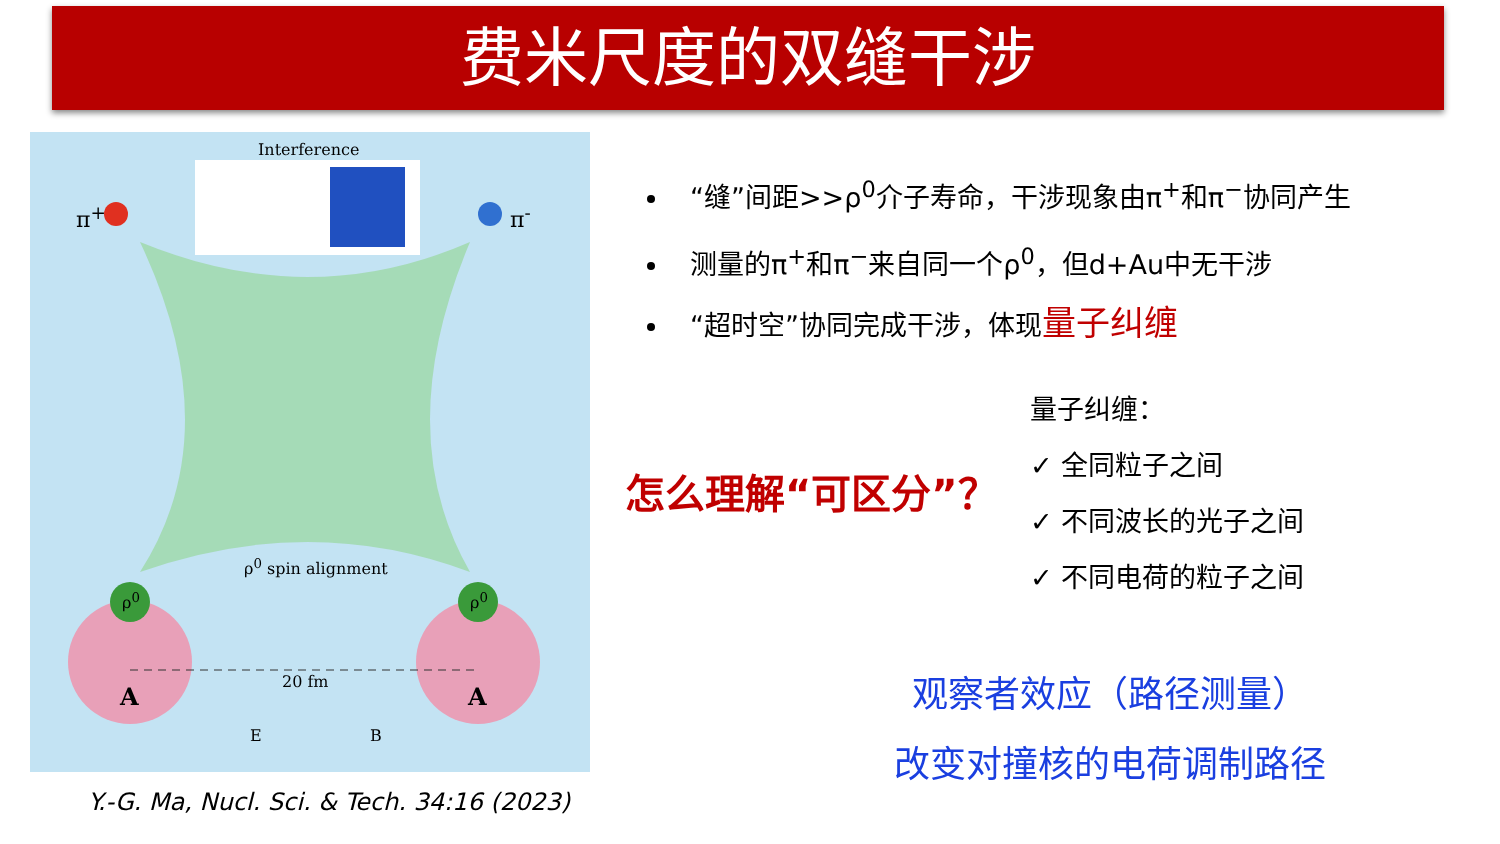费米尺度的双缝干涉
Interference
π<sup>+</sup> π<sup>-</sup>
ρ<sup>0</sup> spin alignment
ρ<sup>0</sup> ρ<sup>0</sup>
20 fm
A A
E B
Y.-G. Ma, Nucl. Sci. & Tech. 34:16 (2023)
“缝”间距>>ρ<sup>0</sup>介子寿命，干涉现象由π<sup>+</sup>和π<sup>−</sup>协同产生
测量的π<sup>+</sup>和π<sup>−</sup>来自同一个ρ<sup>0</sup>，但d+Au中无干涉
“超时空”协同完成干涉，体现量子纠缠
量子纠缠：
✓ 全同粒子之间
✓ 不同波长的光子之间
✓ 不同电荷的粒子之间
怎么理解“可区分”？
观察者效应（路径测量）
改变对撞核的电荷调制路径